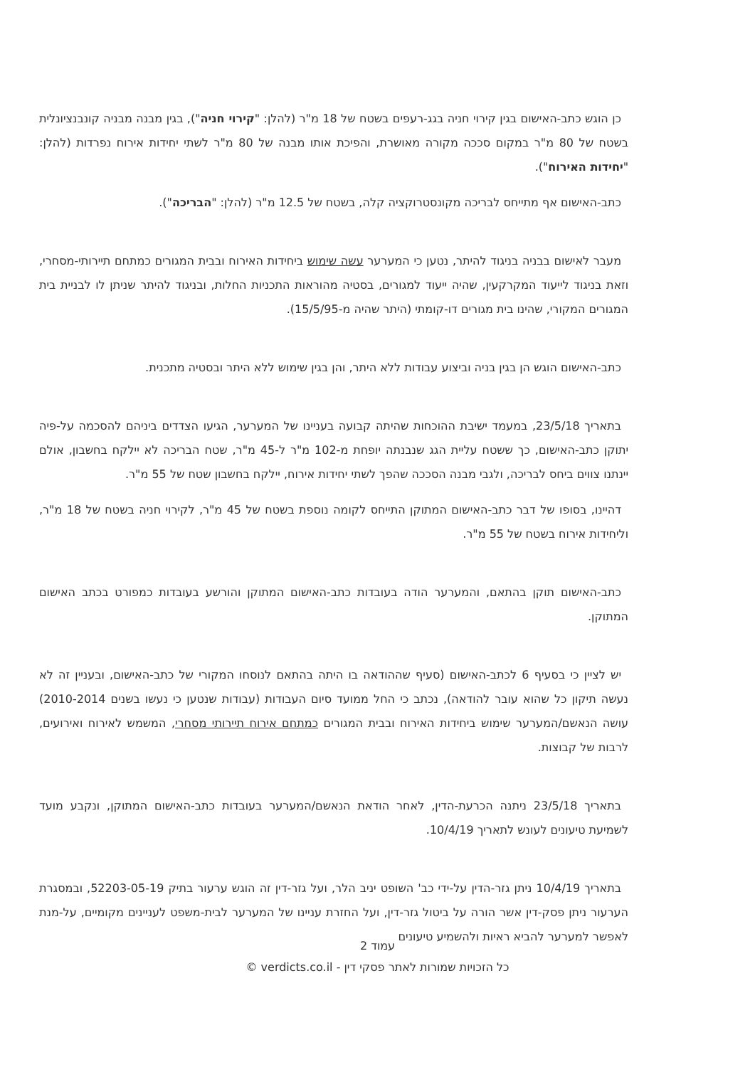כן הוגש כתב-האישום בגין קירוי חניה בגג-רעפים בשטח של 18 מ"ר (להלן: "קירוי חניה"), בגין מבנה מבניה קונבנציונלית בשטח של 80 מ"ר במקום סככה מקורה מאושרת, והפיכת אותו מבנה של 80 מ"ר לשתי יחידות אירוח נפרדות (להלן: "יחידות האירוח").
כתב-האישום אף מתייחס לבריכה מקונסטרוקציה קלה, בשטח של 12.5 מ"ר (להלן: "הבריכה").
מעבר לאישום בבניה בניגוד להיתר, נטען כי המערער עשה שימוש ביחידות האירוח ובבית המגורים כמתחם תיירותי-מסחרי, וזאת בניגוד לייעוד המקרקעין, שהיה ייעוד למגורים, בסטיה מהוראות התכניות החלות, ובניגוד להיתר שניתן לו לבניית בית המגורים המקורי, שהינו בית מגורים דו-קומתי (היתר שהיה מ-15/5/95).
כתב-האישום הוגש הן בגין בניה וביצוע עבודות ללא היתר, והן בגין שימוש ללא היתר ובסטיה מתכנית.
בתאריך 23/5/18, במעמד ישיבת ההוכחות שהיתה קבועה בעניינו של המערער, הגיעו הצדדים ביניהם להסכמה על-פיה יתוקן כתב-האישום, כך ששטח עליית הגג שנבנתה יופחת מ-102 מ"ר ל-45 מ"ר, שטח הבריכה לא יילקח בחשבון, אולם יינתנו צווים ביחס לבריכה, ולגבי מבנה הסככה שהפך לשתי יחידות אירוח, יילקח בחשבון שטח של 55 מ"ר.
דהיינו, בסופו של דבר כתב-האישום המתוקן התייחס לקומה נוספת בשטח של 45 מ"ר, לקירוי חניה בשטח של 18 מ"ר, וליחידות אירוח בשטח של 55 מ"ר.
כתב-האישום תוקן בהתאם, והמערער הודה בעובדות כתב-האישום המתוקן והורשע בעובדות כמפורט בכתב האישום המתוקן.
יש לציין כי בסעיף 6 לכתב-האישום (סעיף שההודאה בו היתה בהתאם לנוסחו המקורי של כתב-האישום, ובעניין זה לא נעשה תיקון כל שהוא עובר להודאה), נכתב כי החל ממועד סיום העבודות (עבודות שנטען כי נעשו בשנים 2010-2014) עושה הנאשם/המערער שימוש ביחידות האירוח ובבית המגורים כמתחם אירוח תיירותי מסחרי, המשמש לאירוח ואירועים, לרבות של קבוצות.
בתאריך 23/5/18 ניתנה הכרעת-הדין, לאחר הודאת הנאשם/המערער בעובדות כתב-האישום המתוקן, ונקבע מועד לשמיעת טיעונים לעונש לתאריך 10/4/19.
בתאריך 10/4/19 ניתן גזר-הדין על-ידי כב' השופט יניב הלר, ועל גזר-דין זה הוגש ערעור בתיק 52203-05-19, ובמסגרת הערעור ניתן פסק-דין אשר הורה על ביטול גזר-דין, ועל החזרת עניינו של המערער לבית-משפט לעניינים מקומיים, על-מנת לאפשר למערער להביא ראיות ולהשמיע טיעונים
עמוד 2
כל הזכויות שמורות לאתר פסקי דין - verdicts.co.il ©